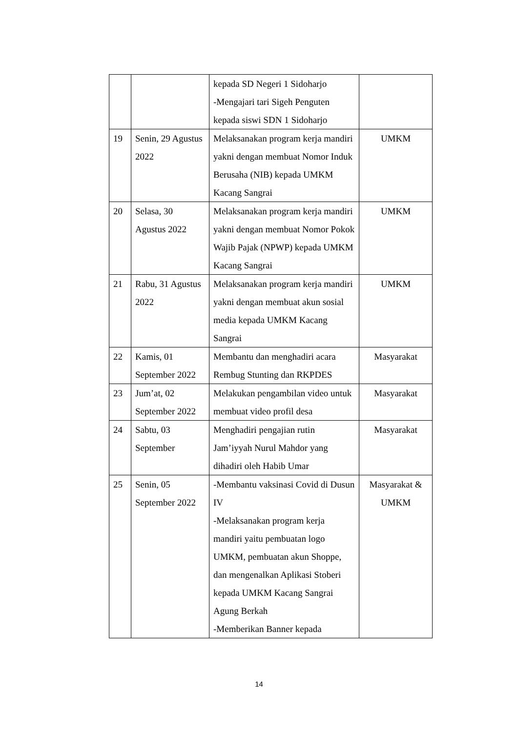| | | kepada SD Negeri 1 Sidoharjo -Mengajari tari Sigeh Penguten kepada siswi SDN 1 Sidoharjo | |
| 19 | Senin, 29 Agustus 2022 | Melaksanakan program kerja mandiri yakni dengan membuat Nomor Induk Berusaha (NIB) kepada UMKM Kacang Sangrai | UMKM |
| 20 | Selasa, 30 Agustus 2022 | Melaksanakan program kerja mandiri yakni dengan membuat Nomor Pokok Wajib Pajak (NPWP) kepada UMKM Kacang Sangrai | UMKM |
| 21 | Rabu, 31 Agustus 2022 | Melaksanakan program kerja mandiri yakni dengan membuat akun sosial media kepada UMKM Kacang Sangrai | UMKM |
| 22 | Kamis, 01 September 2022 | Membantu dan menghadiri acara Rembug Stunting dan RKPDES | Masyarakat |
| 23 | Jum’at, 02 September 2022 | Melakukan pengambilan video untuk membuat video profil desa | Masyarakat |
| 24 | Sabtu, 03 September | Menghadiri pengajian rutin Jam’iyyah Nurul Mahdor yang dihadiri oleh Habib Umar | Masyarakat |
| 25 | Senin, 05 September 2022 | -Membantu vaksinasi Covid di Dusun IV -Melaksanakan program kerja mandiri yaitu pembuatan logo UMKM, pembuatan akun Shoppe, dan mengenalkan Aplikasi Stoberi kepada UMKM Kacang Sangrai Agung Berkah -Memberikan Banner kepada | Masyarakat & UMKM |
14